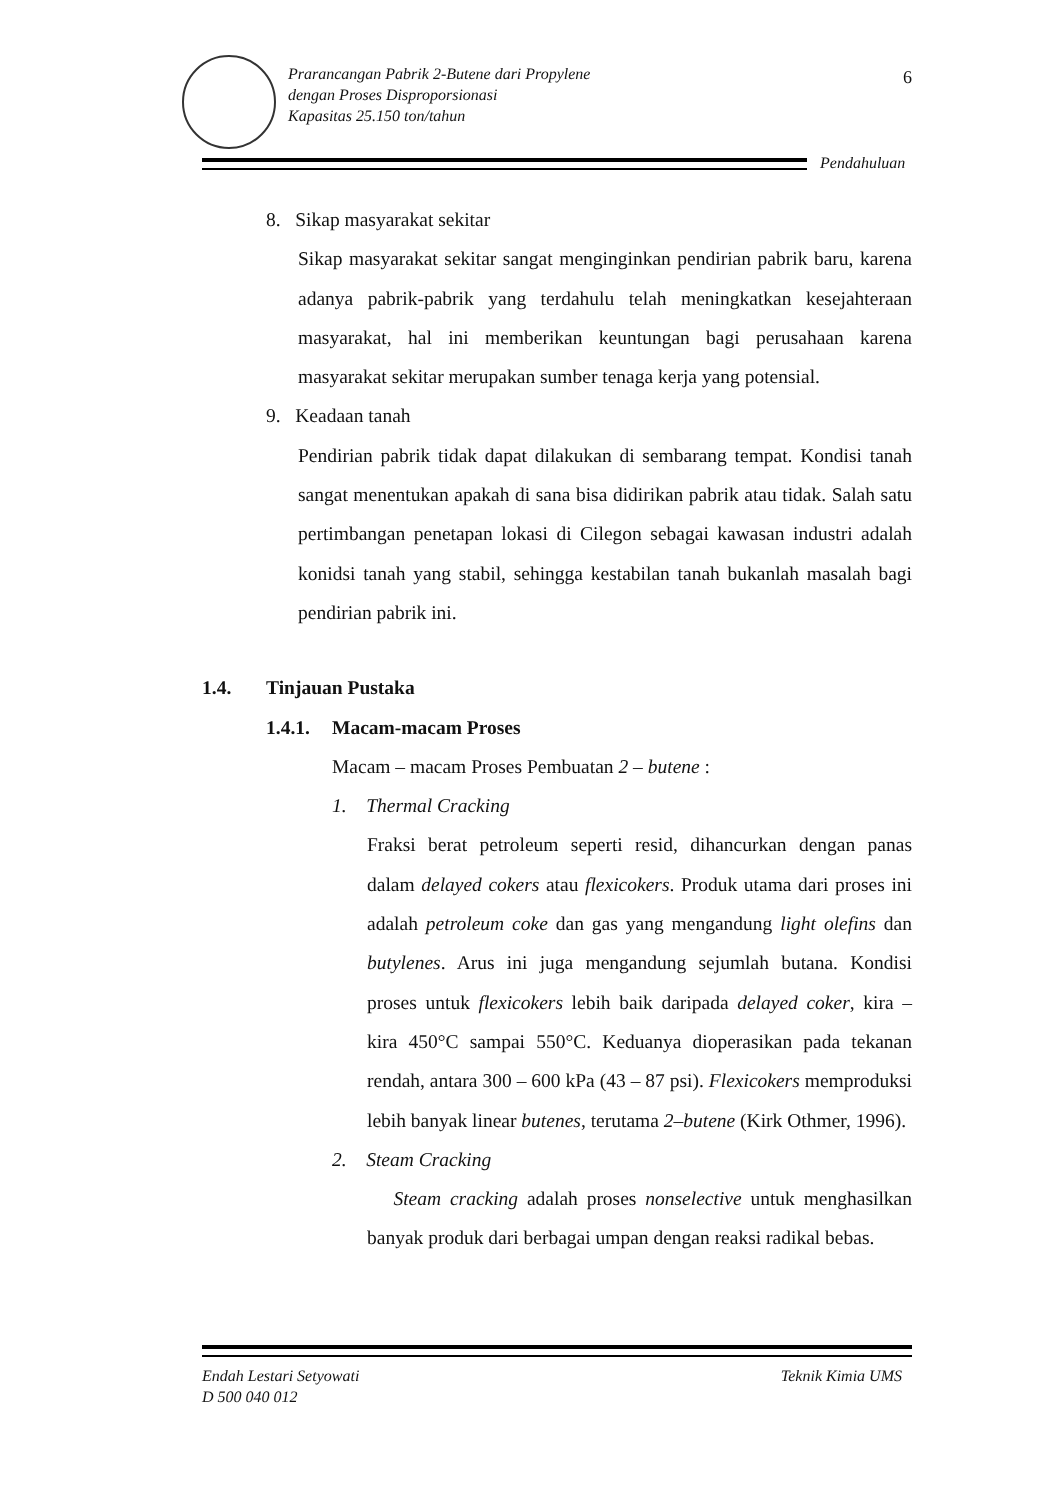Prarancangan Pabrik 2-Butene dari Propylene
dengan Proses Disproporsionasi
Kapasitas 25.150 ton/tahun
6
Pendahuluan
8. Sikap masyarakat sekitar
Sikap masyarakat sekitar sangat menginginkan pendirian pabrik baru, karena adanya pabrik-pabrik yang terdahulu telah meningkatkan kesejahteraan masyarakat, hal ini memberikan keuntungan bagi perusahaan karena masyarakat sekitar merupakan sumber tenaga kerja yang potensial.
9. Keadaan tanah
Pendirian pabrik tidak dapat dilakukan di sembarang tempat. Kondisi tanah sangat menentukan apakah di sana bisa didirikan pabrik atau tidak. Salah satu pertimbangan penetapan lokasi di Cilegon sebagai kawasan industri adalah konidsi tanah yang stabil, sehingga kestabilan tanah bukanlah masalah bagi pendirian pabrik ini.
1.4. Tinjauan Pustaka
1.4.1. Macam-macam Proses
Macam – macam Proses Pembuatan 2 – butene :
1. Thermal Cracking
Fraksi berat petroleum seperti resid, dihancurkan dengan panas dalam delayed cokers atau flexicokers. Produk utama dari proses ini adalah petroleum coke dan gas yang mengandung light olefins dan butylenes. Arus ini juga mengandung sejumlah butana. Kondisi proses untuk flexicokers lebih baik daripada delayed coker, kira – kira 450°C sampai 550°C. Keduanya dioperasikan pada tekanan rendah, antara 300 – 600 kPa (43 – 87 psi). Flexicokers memproduksi lebih banyak linear butenes, terutama 2–butene (Kirk Othmer, 1996).
2. Steam Cracking
Steam cracking adalah proses nonselective untuk menghasilkan banyak produk dari berbagai umpan dengan reaksi radikal bebas.
Endah Lestari Setyowati
D 500 040 012
Teknik Kimia UMS